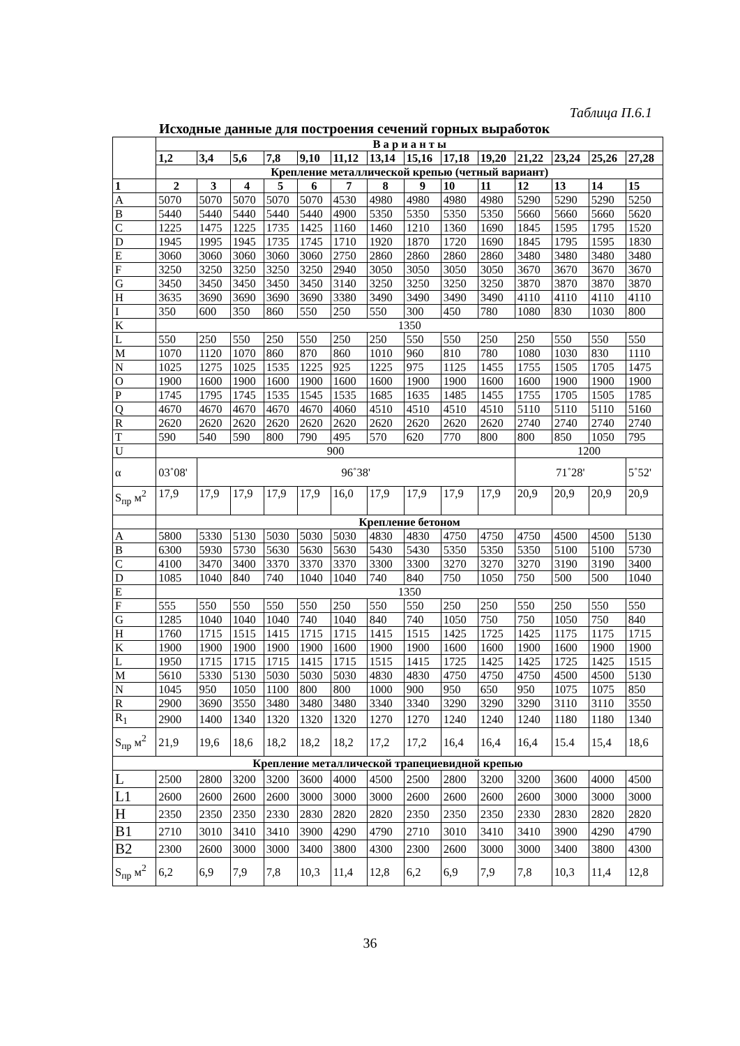Таблица П.6.1
Исходные данные для построения сечений горных выработок
| | В а р и а н т ы | | | | | | | | | | | | | |
| | 1,2 | 3,4 | 5,6 | 7,8 | 9,10 | 11,12 | 13,14 | 15,16 | 17,18 | 19,20 | 21,22 | 23,24 | 25,26 | 27,28 |
| | Крепление металлической крепью (четный вариант) | | | | | | | | | | | | | |
| 1 | 2 | 3 | 4 | 5 | 6 | 7 | 8 | 9 | 10 | 11 | 12 | 13 | 14 | 15 |
| A | 5070 | 5070 | 5070 | 5070 | 5070 | 4530 | 4980 | 4980 | 4980 | 4980 | 5290 | 5290 | 5290 | 5250 |
| B | 5440 | 5440 | 5440 | 5440 | 5440 | 4900 | 5350 | 5350 | 5350 | 5350 | 5660 | 5660 | 5660 | 5620 |
| C | 1225 | 1475 | 1225 | 1735 | 1425 | 1160 | 1460 | 1210 | 1360 | 1690 | 1845 | 1595 | 1795 | 1520 |
| D | 1945 | 1995 | 1945 | 1735 | 1745 | 1710 | 1920 | 1870 | 1720 | 1690 | 1845 | 1795 | 1595 | 1830 |
| E | 3060 | 3060 | 3060 | 3060 | 3060 | 2750 | 2860 | 2860 | 2860 | 2860 | 3480 | 3480 | 3480 | 3480 |
| F | 3250 | 3250 | 3250 | 3250 | 3250 | 2940 | 3050 | 3050 | 3050 | 3050 | 3670 | 3670 | 3670 | 3670 |
| G | 3450 | 3450 | 3450 | 3450 | 3450 | 3140 | 3250 | 3250 | 3250 | 3250 | 3870 | 3870 | 3870 | 3870 |
| H | 3635 | 3690 | 3690 | 3690 | 3690 | 3380 | 3490 | 3490 | 3490 | 3490 | 4110 | 4110 | 4110 | 4110 |
| I | 350 | 600 | 350 | 860 | 550 | 250 | 550 | 300 | 450 | 780 | 1080 | 830 | 1030 | 800 |
| K | 1350 | | | | | | | | | | | | | |
| L | 550 | 250 | 550 | 250 | 550 | 250 | 250 | 550 | 550 | 250 | 250 | 550 | 550 | 550 |
| M | 1070 | 1120 | 1070 | 860 | 870 | 860 | 1010 | 960 | 810 | 780 | 1080 | 1030 | 830 | 1110 |
| N | 1025 | 1275 | 1025 | 1535 | 1225 | 925 | 1225 | 975 | 1125 | 1455 | 1755 | 1505 | 1705 | 1475 |
| O | 1900 | 1600 | 1900 | 1600 | 1900 | 1600 | 1600 | 1900 | 1900 | 1600 | 1600 | 1900 | 1900 | 1900 |
| P | 1745 | 1795 | 1745 | 1535 | 1545 | 1535 | 1685 | 1635 | 1485 | 1455 | 1755 | 1705 | 1505 | 1785 |
| Q | 4670 | 4670 | 4670 | 4670 | 4670 | 4060 | 4510 | 4510 | 4510 | 4510 | 5110 | 5110 | 5110 | 5160 |
| R | 2620 | 2620 | 2620 | 2620 | 2620 | 2620 | 2620 | 2620 | 2620 | 2620 | 2740 | 2740 | 2740 | 2740 |
| T | 590 | 540 | 590 | 800 | 790 | 495 | 570 | 620 | 770 | 800 | 800 | 850 | 1050 | 795 |
| U | 900 | | | | | | | | | | 1200 | | | |
| α | 03˚08' | 96˚38' | | | | | | | | | 71˚28' | | | 5˚52' |
| S<sub>пр</sub> м<sup>2</sup> | 17,9 | 17,9 | 17,9 | 17,9 | 17,9 | 16,0 | 17,9 | 17,9 | 17,9 | 17,9 | 20,9 | 20,9 | 20,9 | 20,9 |
| | Крепление бетоном | | | | | | | | | | | | | |
| A | 5800 | 5330 | 5130 | 5030 | 5030 | 5030 | 4830 | 4830 | 4750 | 4750 | 4750 | 4500 | 4500 | 5130 |
| B | 6300 | 5930 | 5730 | 5630 | 5630 | 5630 | 5430 | 5430 | 5350 | 5350 | 5350 | 5100 | 5100 | 5730 |
| C | 4100 | 3470 | 3400 | 3370 | 3370 | 3370 | 3300 | 3300 | 3270 | 3270 | 3270 | 3190 | 3190 | 3400 |
| D | 1085 | 1040 | 840 | 740 | 1040 | 1040 | 740 | 840 | 750 | 1050 | 750 | 500 | 500 | 1040 |
| E | 1350 | | | | | | | | | | | | | |
| F | 555 | 550 | 550 | 550 | 550 | 250 | 550 | 550 | 250 | 250 | 550 | 250 | 550 | 550 |
| G | 1285 | 1040 | 1040 | 1040 | 740 | 1040 | 840 | 740 | 1050 | 750 | 750 | 1050 | 750 | 840 |
| H | 1760 | 1715 | 1515 | 1415 | 1715 | 1715 | 1415 | 1515 | 1425 | 1725 | 1425 | 1175 | 1175 | 1715 |
| K | 1900 | 1900 | 1900 | 1900 | 1900 | 1600 | 1900 | 1900 | 1600 | 1600 | 1900 | 1600 | 1900 | 1900 |
| L | 1950 | 1715 | 1715 | 1715 | 1415 | 1715 | 1515 | 1415 | 1725 | 1425 | 1425 | 1725 | 1425 | 1515 |
| M | 5610 | 5330 | 5130 | 5030 | 5030 | 5030 | 4830 | 4830 | 4750 | 4750 | 4750 | 4500 | 4500 | 5130 |
| N | 1045 | 950 | 1050 | 1100 | 800 | 800 | 1000 | 900 | 950 | 650 | 950 | 1075 | 1075 | 850 |
| R | 2900 | 3690 | 3550 | 3480 | 3480 | 3480 | 3340 | 3340 | 3290 | 3290 | 3290 | 3110 | 3110 | 3550 |
| R<sub>1</sub> | 2900 | 1400 | 1340 | 1320 | 1320 | 1320 | 1270 | 1270 | 1240 | 1240 | 1240 | 1180 | 1180 | 1340 |
| S<sub>пр</sub> м<sup>2</sup> | 21,9 | 19,6 | 18,6 | 18,2 | 18,2 | 18,2 | 17,2 | 17,2 | 16,4 | 16,4 | 16,4 | 15.4 | 15,4 | 18,6 |
| Крепление металлической трапециевидной крепью | | | | | | | | | | | | | | |
| L | 2500 | 2800 | 3200 | 3200 | 3600 | 4000 | 4500 | 2500 | 2800 | 3200 | 3200 | 3600 | 4000 | 4500 |
| L1 | 2600 | 2600 | 2600 | 2600 | 3000 | 3000 | 3000 | 2600 | 2600 | 2600 | 2600 | 3000 | 3000 | 3000 |
| H | 2350 | 2350 | 2350 | 2330 | 2830 | 2820 | 2820 | 2350 | 2350 | 2350 | 2330 | 2830 | 2820 | 2820 |
| B1 | 2710 | 3010 | 3410 | 3410 | 3900 | 4290 | 4790 | 2710 | 3010 | 3410 | 3410 | 3900 | 4290 | 4790 |
| B2 | 2300 | 2600 | 3000 | 3000 | 3400 | 3800 | 4300 | 2300 | 2600 | 3000 | 3000 | 3400 | 3800 | 4300 |
| S<sub>пр</sub> м<sup>2</sup> | 6,2 | 6,9 | 7,9 | 7,8 | 10,3 | 11,4 | 12,8 | 6,2 | 6,9 | 7,9 | 7,8 | 10,3 | 11,4 | 12,8 |
36